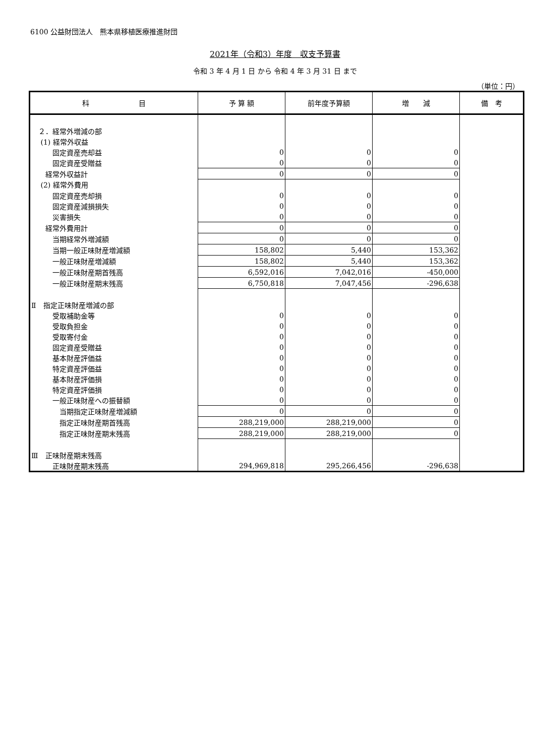6100 公益財団法人　熊本県移植医療推進財団
2021年（令和3）年度　収支予算書
令和 3 年 4 月 1 日 から 令和 4 年 3 月 31 日 まで
（単位：円）
| 科 目 | 予 算 額 | 前年度予算額 | 増 減 | 備 考 |
| --- | --- | --- | --- | --- |
| ２．経常外増減の部 | | | | |
| (1) 経常外収益 | | | | |
| 固定資産売却益 | 0 | 0 | 0 | |
| 固定資産受贈益 | 0 | 0 | 0 | |
| 経常外収益計 | 0 | 0 | 0 | |
| (2) 経常外費用 | | | | |
| 固定資産売却損 | 0 | 0 | 0 | |
| 固定資産減損損失 | 0 | 0 | 0 | |
| 災害損失 | 0 | 0 | 0 | |
| 経常外費用計 | 0 | 0 | 0 | |
| 当期経常外増減額 | 0 | 0 | 0 | |
| 当期一般正味財産増減額 | 158,802 | 5,440 | 153,362 | |
| 一般正味財産増減額 | 158,802 | 5,440 | 153,362 | |
| 一般正味財産期首残高 | 6,592,016 | 7,042,016 | -450,000 | |
| 一般正味財産期末残高 | 6,750,818 | 7,047,456 | -296,638 | |
| Ⅱ 指定正味財産増減の部 | | | | |
| 受取補助金等 | 0 | 0 | 0 | |
| 受取負担金 | 0 | 0 | 0 | |
| 受取寄付金 | 0 | 0 | 0 | |
| 固定資産受贈益 | 0 | 0 | 0 | |
| 基本財産評価益 | 0 | 0 | 0 | |
| 特定資産評価益 | 0 | 0 | 0 | |
| 基本財産評価損 | 0 | 0 | 0 | |
| 特定資産評価損 | 0 | 0 | 0 | |
| 一般正味財産への振替額 | 0 | 0 | 0 | |
| 当期指定正味財産増減額 | 0 | 0 | 0 | |
| 指定正味財産期首残高 | 288,219,000 | 288,219,000 | 0 | |
| 指定正味財産期末残高 | 288,219,000 | 288,219,000 | 0 | |
| Ⅲ 正味財産期末残高 | | | | |
| 正味財産期末残高 | 294,969,818 | 295,266,456 | -296,638 | |